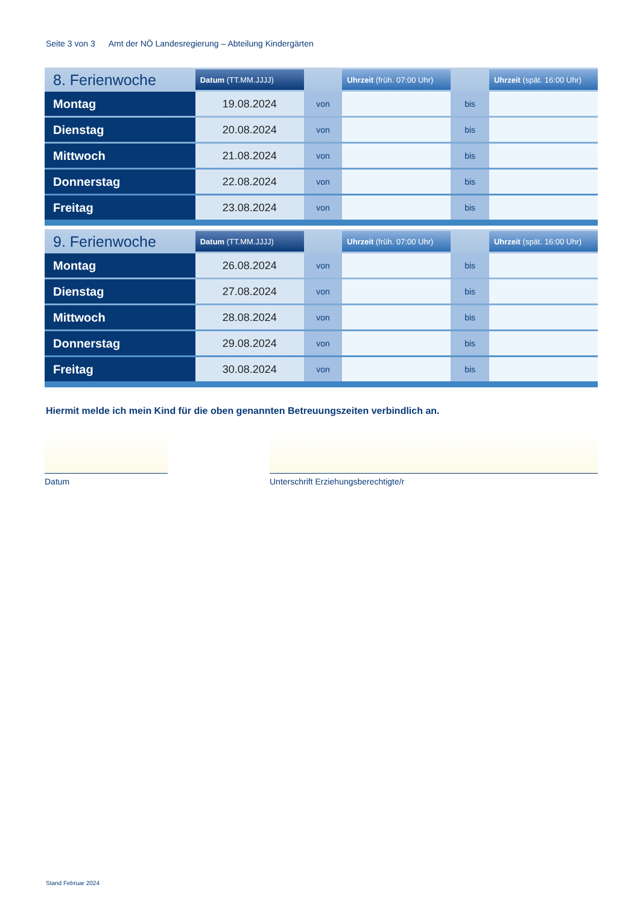Seite 3 von 3 Amt der NÖ Landesregierung – Abteilung Kindergärten
| 8. Ferienwoche | Datum (TT.MM.JJJJ) | | Uhrzeit (früh. 07:00 Uhr) | | Uhrzeit (spät. 16:00 Uhr) |
| --- | --- | --- | --- | --- | --- |
| Montag | 19.08.2024 | von | | bis | |
| Dienstag | 20.08.2024 | von | | bis | |
| Mittwoch | 21.08.2024 | von | | bis | |
| Donnerstag | 22.08.2024 | von | | bis | |
| Freitag | 23.08.2024 | von | | bis | |
| 9. Ferienwoche | Datum (TT.MM.JJJJ) | | Uhrzeit (früh. 07:00 Uhr) | | Uhrzeit (spät. 16:00 Uhr) |
| --- | --- | --- | --- | --- | --- |
| Montag | 26.08.2024 | von | | bis | |
| Dienstag | 27.08.2024 | von | | bis | |
| Mittwoch | 28.08.2024 | von | | bis | |
| Donnerstag | 29.08.2024 | von | | bis | |
| Freitag | 30.08.2024 | von | | bis | |
Hiermit melde ich mein Kind für die oben genannten Betreuungszeiten verbindlich an.
Datum
Unterschrift Erziehungsberechtigte/r
Stand Februar 2024